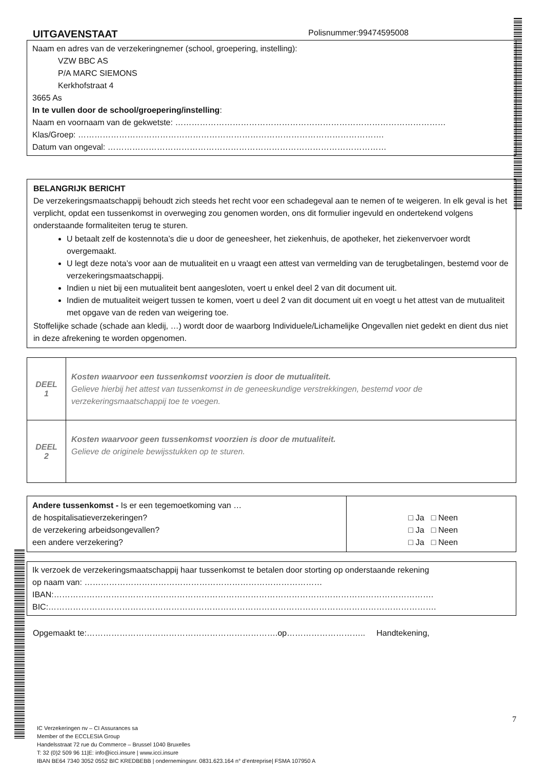UITGAVENSTAAT Polisnummer:99474595008
Naam en adres van de verzekeringnemer (school, groepering, instelling):
VZW BBC AS
P/A MARC SIEMONS
Kerkhofstraat 4
3665 As
In te vullen door de school/groepering/instelling:
Naam en voornaam van de gekwetste: ………………………………………………………………………………………
Klas/Groep: ………………………………………………………………………………………………….
Datum van ongeval: …………………………………………………………………………………………
BELANGRIJK BERICHT
De verzekeringsmaatschappij behoudt zich steeds het recht voor een schadegeval aan te nemen of te weigeren. In elk geval is het verplicht, opdat een tussenkomst in overweging zou genomen worden, ons dit formulier ingevuld en ondertekend volgens onderstaande formaliteiten terug te sturen.
U betaalt zelf de kostennota’s die u door de geneesheer, het ziekenhuis, de apotheker, het ziekenvervoer wordt overgemaakt.
U legt deze nota’s voor aan de mutualiteit en u vraagt een attest van vermelding van de terugbetalingen, bestemd voor de verzekeringsmaatschappij.
Indien u niet bij een mutualiteit bent aangesloten, voert u enkel deel 2 van dit document uit.
Indien de mutualiteit weigert tussen te komen, voert u deel 2 van dit document uit en voegt u het attest van de mutualiteit met opgave van de reden van weigering toe.
Stoffelijke schade (schade aan kledij, …) wordt door de waarborg Individuele/Lichamelijke Ongevallen niet gedekt en dient dus niet in deze afrekening te worden opgenomen.
| DEEL 1 | Kosten waarvoor een tussenkomst voorzien is door de mutualiteit. Gelieve hierbij het attest van tussenkomst in de geneeskundige verstrekkingen, bestemd voor de verzekeringsmaatschappij toe te voegen. |
| DEEL 2 | Kosten waarvoor geen tussenkomst voorzien is door de mutualiteit. Gelieve de originele bewijsstukken op te sturen. |
| Andere tussenkomst - Is er een tegemoetkoming van … de hospitalisatieverzekeringen? de verzekering arbeidsongevallen? een andere verzekering? | □ Ja □ Neen □ Ja □ Neen □ Ja □ Neen |
Ik verzoek de verzekeringsmaatschappij haar tussenkomst te betalen door storting op onderstaande rekening
op naam van: ……………………………………………………………………………
IBAN:………………………………………………………………………………………………………………………….
BIC:…………………………………………………………………………………………………………………………….
Opgemaakt te:…………………………………………………………….op……………………….. Handtekening,
7
IC Verzekeringen nv – CI Assurances sa
Member of the ECCLESIA Group
Handelsstraat 72 rue du Commerce – Brussel 1040 Bruxelles
T: 32 (0)2 509 96 11|E: info@icci.insure | www.icci.insure
IBAN BE64 7340 3052 0552 BIC KREDBEBB | ondernemingsnr. 0831.623.164 n° d’entreprise| FSMA 107950 A